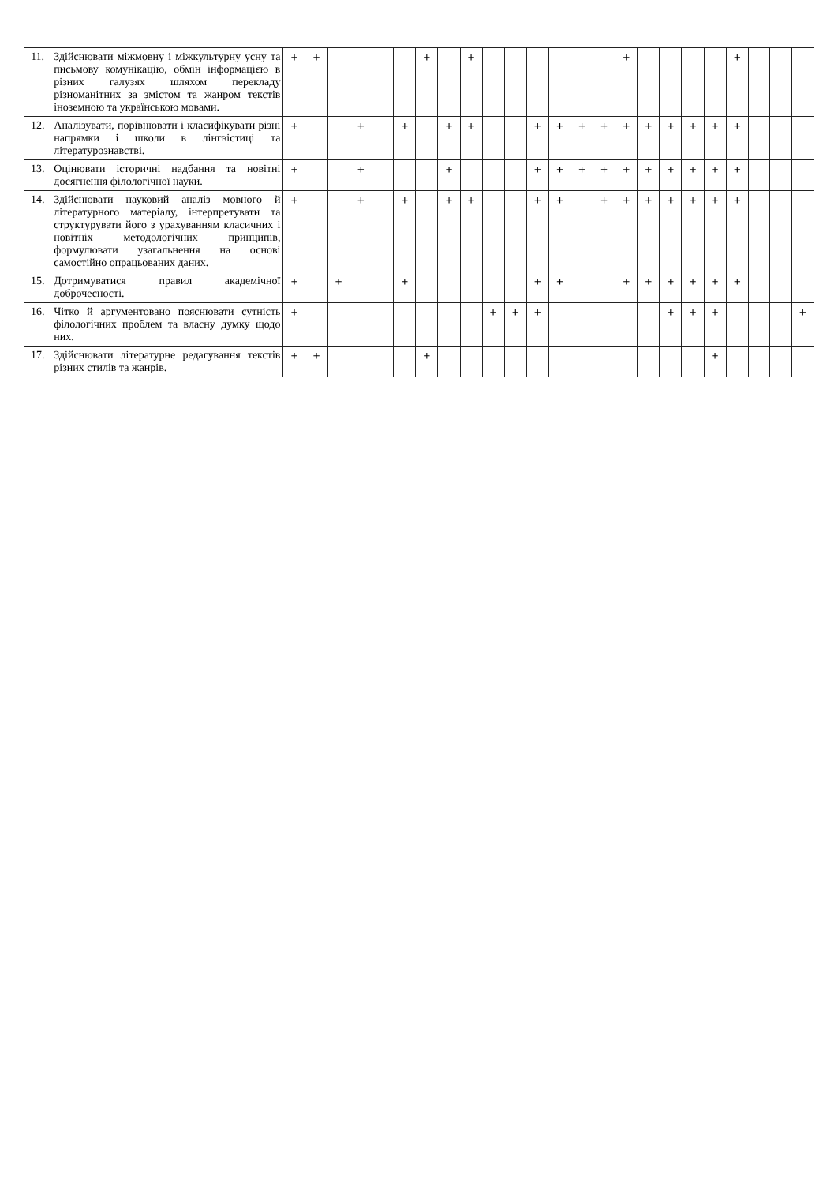| 11. | Здійснювати міжмовну і міжкультурну усну та письмову комунікацію, обмін інформацією в різних галузях шляхом перекладу різноманітних за змістом та жанром текстів іноземною та українською мовами. | + | + | | | | | + | | + | | | | | | | + | | | | | + | | | |
| 12. | Аналізувати, порівнювати і класифікувати різні напрямки і школи в лінгвістиці та літературознавстві. | + | | | + | | + | | + | + | | | + | + | + | + | + | + | + | + | + | + | | | |
| 13. | Оцінювати історичні надбання та новітні досягнення філологічної науки. | + | | | + | | | | + | | | | + | + | + | + | + | + | + | + | + | + | | | |
| 14. | Здійснювати науковий аналіз мовного й літературного матеріалу, інтерпретувати та структурувати його з урахуванням класичних і новітніх методологічних принципів, формулювати узагальнення на основі самостійно опрацьованих даних. | + | | | + | | + | | + | + | | | + | + | | + | + | + | + | + | + | + | | | |
| 15. | Дотримуватися правил академічної доброчесності. | + | | + | | | + | | | | | | + | + | | | + | + | + | + | + | + | | | |
| 16. | Чітко й аргументовано пояснювати сутність філологічних проблем та власну думку щодо них. | + | | | | | | | | | + | + | + | | | | | | + | + | + | | | | + |
| 17. | Здійснювати літературне редагування текстів різних стилів та жанрів. | + | + | | | | | + | | | | | | | | | | | | | + | | | | |